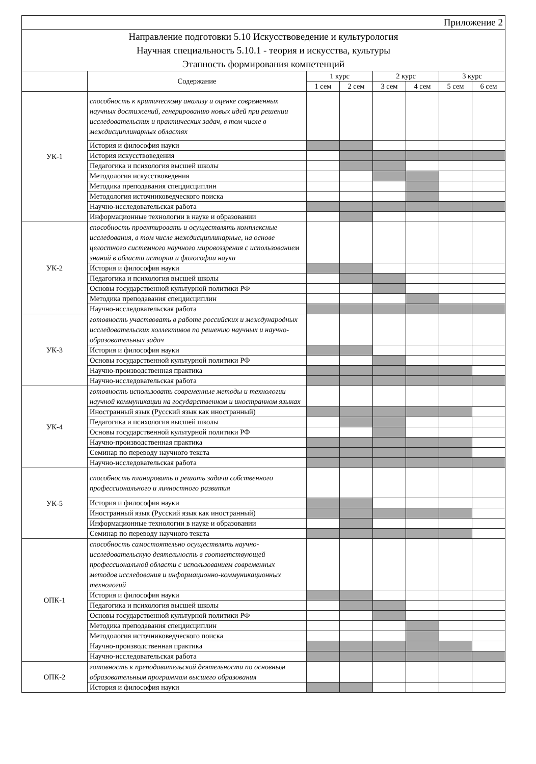| Приложение 2 | | | | | | | |
| Направление подготовки 5.10 Искусствоведение и культурология Научная специальность 5.10.1 - теория и искусства, культуры Этапность формирования компетенций | | | | | | | |
| | Содержание | 1 курс | | 2 курс | | 3 курс | |
| | | 1 сем | 2 сем | 3 сем | 4 сем | 5 сем | 6 сем |
| УК-1 | способность к критическому анализу и оценке современных научных достижений, генерированию новых идей при решении исследовательских и практических задач, в том числе в междисциплинарных областях | | | | | | |
| | История и философия науки | | | | | | |
| | История искусствоведения | | | | | | |
| | Педагогика и психология высшей школы | | | | | | |
| | Методология искусствоведения | | | | | | |
| | Методика преподавания спецдисциплин | | | | | | |
| | Методология источниковедческого поиска | | | | | | |
| | Научно-исследовательская работа | | | | | | |
| | Информационные технологии в науке и образовании | | | | | | |
| УК-2 | способность проектировать и осуществлять комплексные исследования, в том числе междисциплинарные, на основе целостного системного научного мировоззрения с использованием знаний в области истории и философии науки | | | | | | |
| | История и философия науки | | | | | | |
| | Педагогика и психология высшей школы | | | | | | |
| | Основы государственной культурной политики РФ | | | | | | |
| | Методика преподавания спецдисциплин | | | | | | |
| | Научно-исследовательская работа | | | | | | |
| УК-3 | готовность участвовать в работе российских и международных исследовательских коллективов по решению научных и научно-образовательных задач | | | | | | |
| | История и философия науки | | | | | | |
| | Основы государственной культурной политики РФ | | | | | | |
| | Научно-производственная практика | | | | | | |
| | Научно-исследовательская работа | | | | | | |
| УК-4 | готовность использовать современные методы и технологии научной коммуникации на государственном и иностранном языках | | | | | | |
| | Иностранный язык (Русский язык как иностранный) | | | | | | |
| | Педагогика и психология высшей школы | | | | | | |
| | Основы государственной культурной политики РФ | | | | | | |
| | Научно-производственная практика | | | | | | |
| | Семинар по переводу научного текста | | | | | | |
| | Научно-исследовательская работа | | | | | | |
| УК-5 | способность планировать и решать задачи собственного профессионального и личностного развития | | | | | | |
| | История и философия науки | | | | | | |
| | Иностранный язык (Русский язык как иностранный) | | | | | | |
| | Информационные технологии в науке и образовании | | | | | | |
| | Семинар по переводу научного текста | | | | | | |
| ОПК-1 | способность самостоятельно осуществлять научно-исследовательскую деятельность в соответствующей профессиональной области с использованием современных методов исследования и информационно-коммуникационных технологий | | | | | | |
| | История и философия науки | | | | | | |
| | Педагогика и психология высшей школы | | | | | | |
| | Основы государственной культурной политики РФ | | | | | | |
| | Методика преподавания спецдисциплин | | | | | | |
| | Методология источниковедческого поиска | | | | | | |
| | Научно-производственная практика | | | | | | |
| | Научно-исследовательская работа | | | | | | |
| ОПК-2 | готовность к преподавательской деятельности по основным образовательным программам высшего образования | | | | | | |
| | История и философия науки | | | | | | |